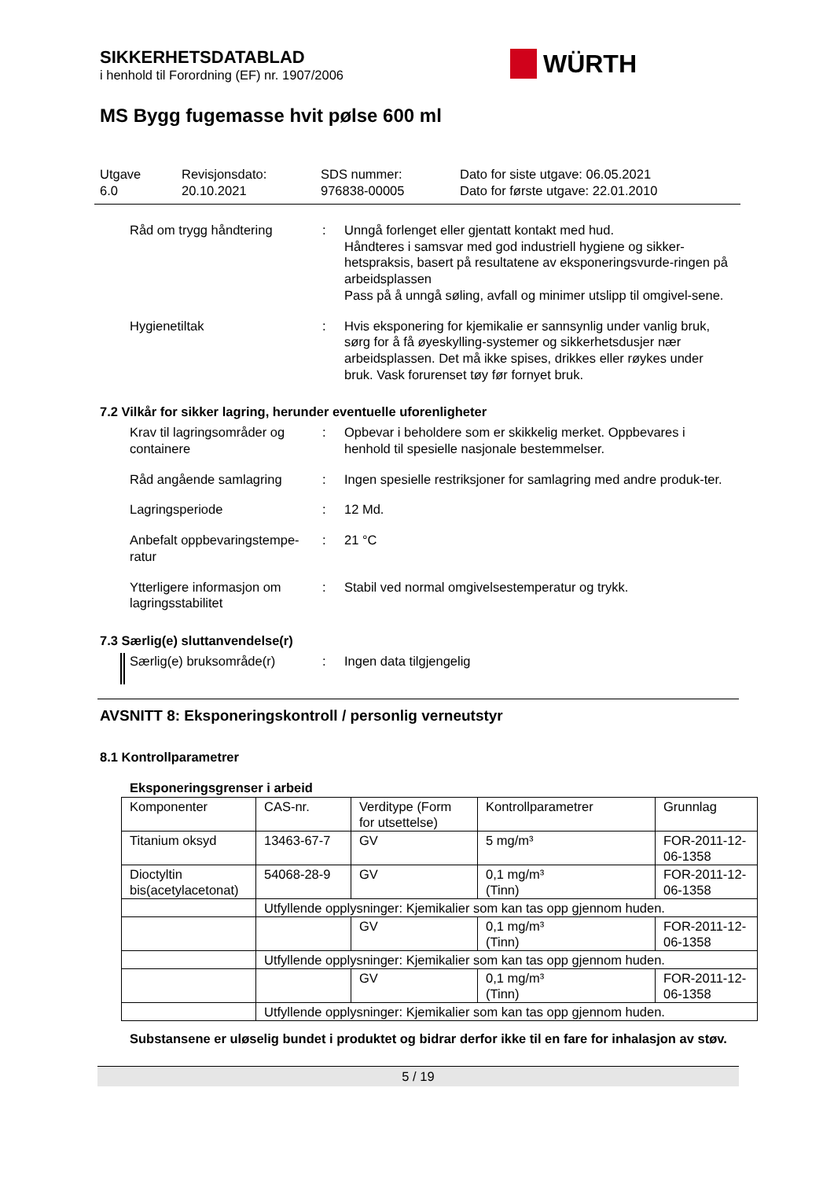SIKKERHETSDATABLAD
i henhold til Forordning (EF) nr. 1907/2006
WÜRTH
MS Bygg fugemasse hvit pølse 600 ml
Utgave
6.0
Revisjonsdato:
20.10.2021
SDS nummer:
976838-00005
Dato for siste utgave: 06.05.2021
Dato for første utgave: 22.01.2010
Råd om trygg håndtering : Unngå forlenget eller gjentatt kontakt med hud.
Håndteres i samsvar med god industriell hygiene og sikker-hetspraksis, basert på resultatene av eksponeringsvurde-ringen på arbeidsplassen
Pass på å unngå søling, avfall og minimer utslipp til omgivel-sene.
Hygienetiltak : Hvis eksponering for kjemikalie er sannsynlig under vanlig bruk, sørg for å få øyeskylling-systemer og sikkerhetsdusjer nær arbeidsplassen. Det må ikke spises, drikkes eller røykes under bruk. Vask forurenset tøy før fornyet bruk.
7.2 Vilkår for sikker lagring, herunder eventuelle uforenligheter
Krav til lagringsområder og containere
: Opbevar i beholdere som er skikkelig merket. Oppbevares i henhold til spesielle nasjonale bestemmelser.
Råd angående samlagring : Ingen spesielle restriksjoner for samlagring med andre produk-ter.
Lagringsperiode : 12 Md.
Anbefalt oppbevaringstempe-ratur
: 21 °C
Ytterligere informasjon om lagringsstabilitet
: Stabil ved normal omgivelsestemperatur og trykk.
7.3 Særlig(e) sluttanvendelse(r)
Særlig(e) bruksområde(r) : Ingen data tilgjengelig
AVSNITT 8: Eksponeringskontroll / personlig verneutstyr
8.1 Kontrollparametrer
Eksponeringsgrenser i arbeid
| Komponenter | CAS-nr. | Verditype (Form for utsettelse) | Kontrollparametrer | Grunnlag |
| Titanium oksyd | 13463-67-7 | GV | 5 mg/m³ | FOR-2011-12-06-1358 |
| Dioctyltin bis(acetylacetonat) | 54068-28-9 | GV | 0,1 mg/m³ (Tinn) | FOR-2011-12-06-1358 |
| | Utfyllende opplysninger: Kjemikalier som kan tas opp gjennom huden. | | | |
| | | GV | 0,1 mg/m³ (Tinn) | FOR-2011-12-06-1358 |
| | Utfyllende opplysninger: Kjemikalier som kan tas opp gjennom huden. | | | |
| | | GV | 0,1 mg/m³ (Tinn) | FOR-2011-12-06-1358 |
| | Utfyllende opplysninger: Kjemikalier som kan tas opp gjennom huden. | | | |
Substansene er uløselig bundet i produktet og bidrar derfor ikke til en fare for inhalasjon av støv.
5 / 19